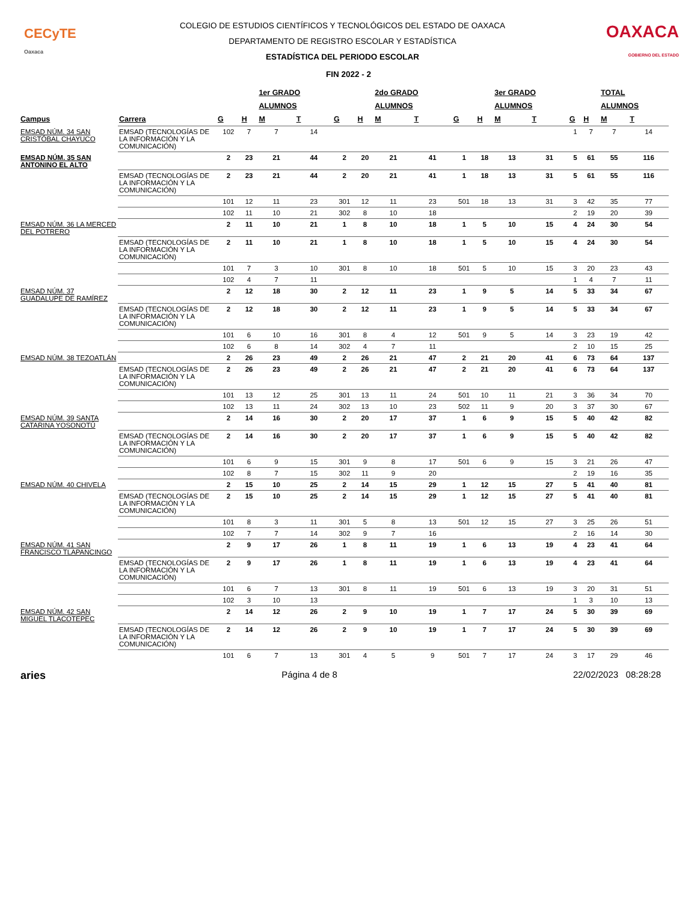CECyTE
Oaxaca
COLEGIO DE ESTUDIOS CIENTÍFICOS Y TECNOLÓGICOS DEL ESTADO DE OAXACA
DEPARTAMENTO DE REGISTRO ESCOLAR Y ESTADÍSTICA
ESTADÍSTICA DEL PERIODO ESCOLAR
OAXACA
GOBIERNO DEL ESTADO
FIN 2022 - 2
| | | | | 1er GRADO | | | | 2do GRADO | | | | 3er GRADO | | | | TOTAL | |
| --- | --- | --- | --- | --- | --- | --- | --- | --- | --- | --- | --- | --- | --- | --- | --- | --- | --- |
| | | | | ALUMNOS | | | | ALUMNOS | | | | ALUMNOS | | | | ALUMNOS | |
| Campus | Carrera | G | H | M | T | G | H | M | T | G | H | M | T | G | H | M | T |
| EMSAD NÚM. 34 SAN CRISTÓBAL CHAYUCO | EMSAD (TECNOLOGÍAS DE LA INFORMACIÓN Y LA COMUNICACIÓN) | 102 | 7 | 7 | 14 | | | | | | | | | 1 | 7 | 7 | 14 |
| EMSAD NÚM. 35 SAN ANTONINO EL ALTO | | 2 | 23 | 21 | 44 | 2 | 20 | 21 | 41 | 1 | 18 | 13 | 31 | 5 | 61 | 55 | 116 |
| | EMSAD (TECNOLOGÍAS DE LA INFORMACIÓN Y LA COMUNICACIÓN) | 2 | 23 | 21 | 44 | 2 | 20 | 21 | 41 | 1 | 18 | 13 | 31 | 5 | 61 | 55 | 116 |
| | | 101 | 12 | 11 | 23 | 301 | 12 | 11 | 23 | 501 | 18 | 13 | 31 | 3 | 42 | 35 | 77 |
| | | 102 | 11 | 10 | 21 | 302 | 8 | 10 | 18 | | | | | 2 | 19 | 20 | 39 |
| EMSAD NÚM. 36 LA MERCED DEL POTRERO | | 2 | 11 | 10 | 21 | 1 | 8 | 10 | 18 | 1 | 5 | 10 | 15 | 4 | 24 | 30 | 54 |
| | EMSAD (TECNOLOGÍAS DE LA INFORMACIÓN Y LA COMUNICACIÓN) | 2 | 11 | 10 | 21 | 1 | 8 | 10 | 18 | 1 | 5 | 10 | 15 | 4 | 24 | 30 | 54 |
| | | 101 | 7 | 3 | 10 | 301 | 8 | 10 | 18 | 501 | 5 | 10 | 15 | 3 | 20 | 23 | 43 |
| | | 102 | 4 | 7 | 11 | | | | | | | | | 1 | 4 | 7 | 11 |
| EMSAD NÚM. 37 GUADALUPE DE RAMÍREZ | | 2 | 12 | 18 | 30 | 2 | 12 | 11 | 23 | 1 | 9 | 5 | 14 | 5 | 33 | 34 | 67 |
| | EMSAD (TECNOLOGÍAS DE LA INFORMACIÓN Y LA COMUNICACIÓN) | 2 | 12 | 18 | 30 | 2 | 12 | 11 | 23 | 1 | 9 | 5 | 14 | 5 | 33 | 34 | 67 |
| | | 101 | 6 | 10 | 16 | 301 | 8 | 4 | 12 | 501 | 9 | 5 | 14 | 3 | 23 | 19 | 42 |
| | | 102 | 6 | 8 | 14 | 302 | 4 | 7 | 11 | | | | | 2 | 10 | 15 | 25 |
| EMSAD NÚM. 38 TEZOATLÁN | | 2 | 26 | 23 | 49 | 2 | 26 | 21 | 47 | 2 | 21 | 20 | 41 | 6 | 73 | 64 | 137 |
| | EMSAD (TECNOLOGÍAS DE LA INFORMACIÓN Y LA COMUNICACIÓN) | 2 | 26 | 23 | 49 | 2 | 26 | 21 | 47 | 2 | 21 | 20 | 41 | 6 | 73 | 64 | 137 |
| | | 101 | 13 | 12 | 25 | 301 | 13 | 11 | 24 | 501 | 10 | 11 | 21 | 3 | 36 | 34 | 70 |
| | | 102 | 13 | 11 | 24 | 302 | 13 | 10 | 23 | 502 | 11 | 9 | 20 | 3 | 37 | 30 | 67 |
| EMSAD NÚM. 39 SANTA CATARINA YOSONOTÚ | | 2 | 14 | 16 | 30 | 2 | 20 | 17 | 37 | 1 | 6 | 9 | 15 | 5 | 40 | 42 | 82 |
| | EMSAD (TECNOLOGÍAS DE LA INFORMACIÓN Y LA COMUNICACIÓN) | 2 | 14 | 16 | 30 | 2 | 20 | 17 | 37 | 1 | 6 | 9 | 15 | 5 | 40 | 42 | 82 |
| | | 101 | 6 | 9 | 15 | 301 | 9 | 8 | 17 | 501 | 6 | 9 | 15 | 3 | 21 | 26 | 47 |
| | | 102 | 8 | 7 | 15 | 302 | 11 | 9 | 20 | | | | | 2 | 19 | 16 | 35 |
| EMSAD NÚM. 40 CHIVELA | | 2 | 15 | 10 | 25 | 2 | 14 | 15 | 29 | 1 | 12 | 15 | 27 | 5 | 41 | 40 | 81 |
| | EMSAD (TECNOLOGÍAS DE LA INFORMACIÓN Y LA COMUNICACIÓN) | 2 | 15 | 10 | 25 | 2 | 14 | 15 | 29 | 1 | 12 | 15 | 27 | 5 | 41 | 40 | 81 |
| | | 101 | 8 | 3 | 11 | 301 | 5 | 8 | 13 | 501 | 12 | 15 | 27 | 3 | 25 | 26 | 51 |
| | | 102 | 7 | 7 | 14 | 302 | 9 | 7 | 16 | | | | | 2 | 16 | 14 | 30 |
| EMSAD NÚM. 41 SAN FRANCISCO TLAPANCINGO | | 2 | 9 | 17 | 26 | 1 | 8 | 11 | 19 | 1 | 6 | 13 | 19 | 4 | 23 | 41 | 64 |
| | EMSAD (TECNOLOGÍAS DE LA INFORMACIÓN Y LA COMUNICACIÓN) | 2 | 9 | 17 | 26 | 1 | 8 | 11 | 19 | 1 | 6 | 13 | 19 | 4 | 23 | 41 | 64 |
| | | 101 | 6 | 7 | 13 | 301 | 8 | 11 | 19 | 501 | 6 | 13 | 19 | 3 | 20 | 31 | 51 |
| | | 102 | 3 | 10 | 13 | | | | | | | | | 1 | 3 | 10 | 13 |
| EMSAD NÚM. 42 SAN MIGUEL TLACOTEPEC | | 2 | 14 | 12 | 26 | 2 | 9 | 10 | 19 | 1 | 7 | 17 | 24 | 5 | 30 | 39 | 69 |
| | EMSAD (TECNOLOGÍAS DE LA INFORMACIÓN Y LA COMUNICACIÓN) | 2 | 14 | 12 | 26 | 2 | 9 | 10 | 19 | 1 | 7 | 17 | 24 | 5 | 30 | 39 | 69 |
| | | 101 | 6 | 7 | 13 | 301 | 4 | 5 | 9 | 501 | 7 | 17 | 24 | 3 | 17 | 29 | 46 |
aries Página 4 de 8 22/02/2023 08:28:28